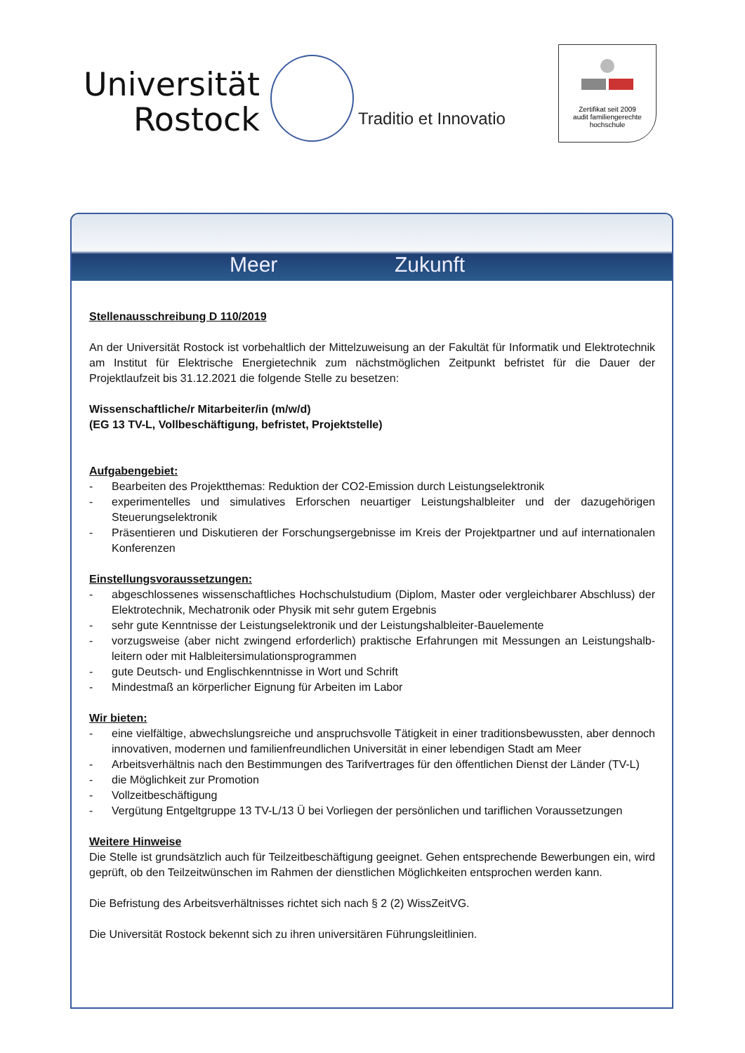Universität
Rostock
Traditio et Innovatio
Zertifikat seit 2009
audit familiengerechte
hochschule
Meer Zukunft
Stellenausschreibung D 110/2019
An der Universität Rostock ist vorbehaltlich der Mittelzuweisung an der Fakultät für Informatik und Elektrotechnik am Institut für Elektrische Energietechnik zum nächstmöglichen Zeitpunkt befristet für die Dauer der Projektlaufzeit bis 31.12.2021 die folgende Stelle zu besetzen:
Wissenschaftliche/r Mitarbeiter/in (m/w/d)
(EG 13 TV-L, Vollbeschäftigung, befristet, Projektstelle)
Aufgabengebiet:
- Bearbeiten des Projektthemas: Reduktion der CO2-Emission durch Leistungselektronik
- experimentelles und simulatives Erforschen neuartiger Leistungshalbleiter und der dazugehörigen Steuerungselektronik
- Präsentieren und Diskutieren der Forschungsergebnisse im Kreis der Projektpartner und auf internationalen Konferenzen
Einstellungsvoraussetzungen:
- abgeschlossenes wissenschaftliches Hochschulstudium (Diplom, Master oder vergleichbarer Abschluss) der Elektrotechnik, Mechatronik oder Physik mit sehr gutem Ergebnis
- sehr gute Kenntnisse der Leistungselektronik und der Leistungshalbleiter-Bauelemente
- vorzugsweise (aber nicht zwingend erforderlich) praktische Erfahrungen mit Messungen an Leistungshalb-leitern oder mit Halbleitersimulationsprogrammen
- gute Deutsch- und Englischkenntnisse in Wort und Schrift
- Mindestmaß an körperlicher Eignung für Arbeiten im Labor
Wir bieten:
- eine vielfältige, abwechslungsreiche und anspruchsvolle Tätigkeit in einer traditionsbewussten, aber dennoch innovativen, modernen und familienfreundlichen Universität in einer lebendigen Stadt am Meer
- Arbeitsverhältnis nach den Bestimmungen des Tarifvertrages für den öffentlichen Dienst der Länder (TV-L)
- die Möglichkeit zur Promotion
- Vollzeitbeschäftigung
- Vergütung Entgeltgruppe 13 TV-L/13 Ü bei Vorliegen der persönlichen und tariflichen Voraussetzungen
Weitere Hinweise
Die Stelle ist grundsätzlich auch für Teilzeitbeschäftigung geeignet. Gehen entsprechende Bewerbungen ein, wird geprüft, ob den Teilzeitwünschen im Rahmen der dienstlichen Möglichkeiten entsprochen werden kann.
Die Befristung des Arbeitsverhältnisses richtet sich nach § 2 (2) WissZeitVG.
Die Universität Rostock bekennt sich zu ihren universitären Führungsleitlinien.